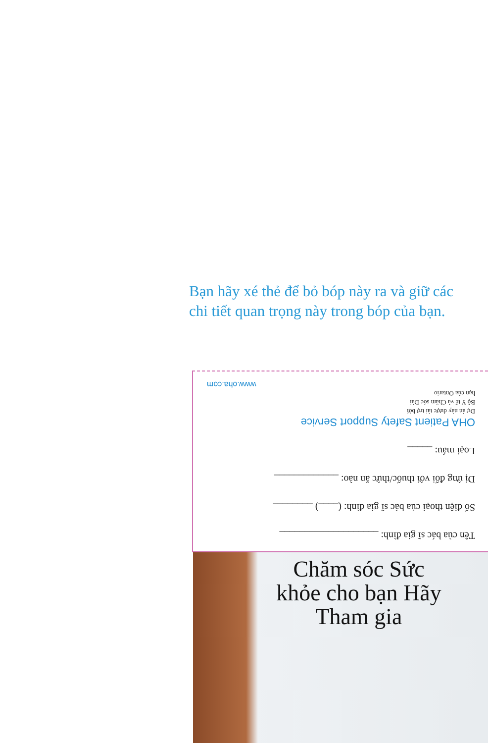Bạn hãy xé thẻ để bỏ bóp này ra và giữ các chi tiết quan trọng này trong bóp của bạn.
Tên của bác sĩ gia đình: ____________________
Số điện thoại của bác sĩ gia đình: (____) ________
Dị ứng đối với thuốc/thức ăn nào: _____________
Loại máu: _____
OHA Patient Safety Support Service
Dự án này được tài trợ bởi
Bộ Y tế và Chăm sóc Dài
hạn của Ontario
www.oha.com
Chăm sóc Sức khỏe cho bạn Hãy Tham gia